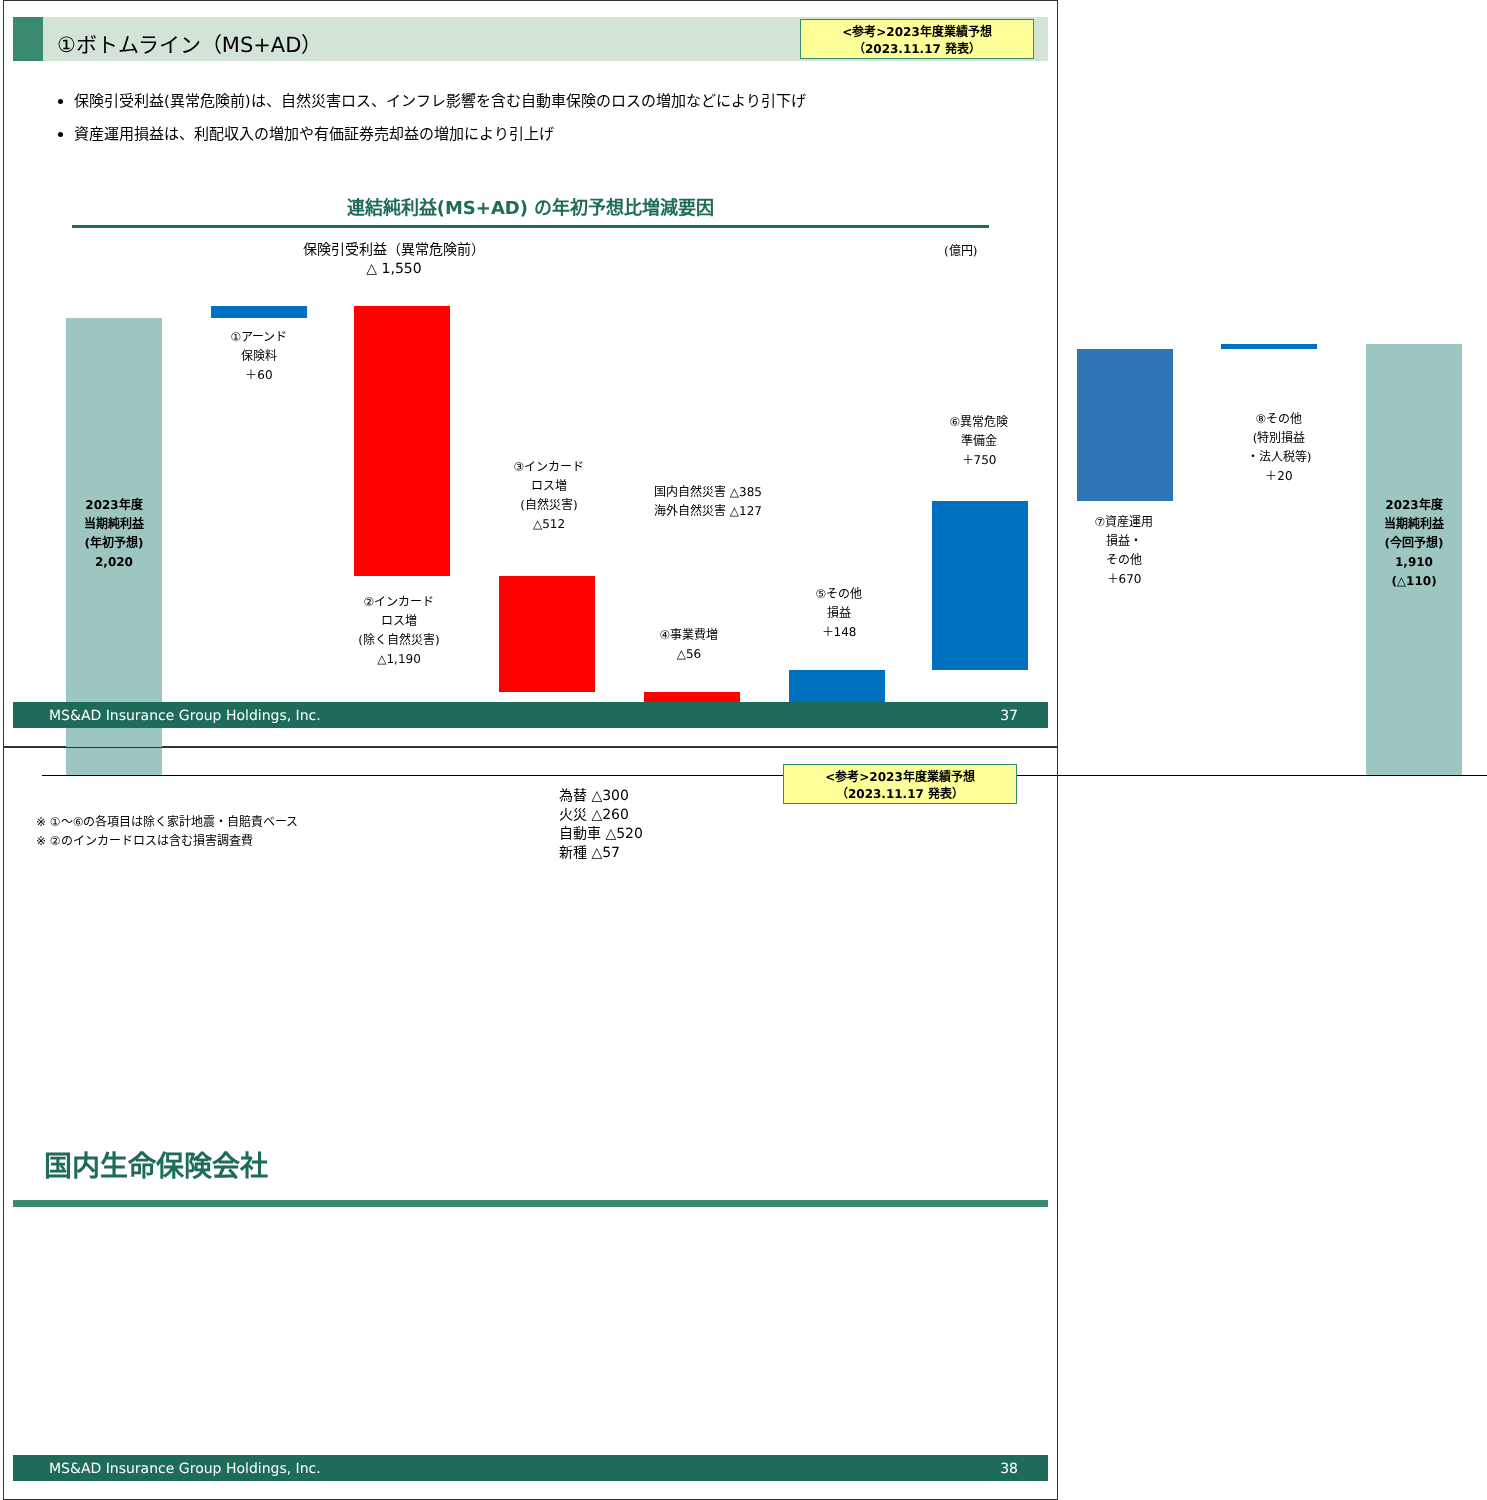①ボトムライン（MS+AD）
<参考>2023年度業績予想
（2023.11.17 発表）
保険引受利益(異常危険前)は、自然災害ロス、インフレ影響を含む自動車保険のロスの増加などにより引下げ
資産運用損益は、利配収入の増加や有価証券売却益の増加により引上げ
連結純利益(MS+AD) の年初予想比増減要因
保険引受利益（異常危険前）
△ 1,550
(億円)
2023年度
当期純利益
(年初予想)
2,020
①アーンド
保険料
＋60
②インカード
ロス増
(除く自然災害)
△1,190
③インカード
ロス増
(自然災害)
△512
国内自然災害 △385
海外自然災害 △127
④事業費増
△56
⑤その他
損益
＋148
⑥異常危険
準備金
＋750
⑦資産運用
損益・
その他
＋670
⑧その他
(特別損益
・法人税等)
＋20
2023年度
当期純利益
(今回予想)
1,910
(△110)
※ ①～⑥の各項目は除く家計地震・自賠責ベース
※ ②のインカードロスは含む損害調査費
為替 △300
火災 △260
自動車 △520
新種 △57
MS&AD Insurance Group Holdings, Inc. 37
<参考>2023年度業績予想
（2023.11.17 発表）
国内生命保険会社
MS&AD Insurance Group Holdings, Inc. 38